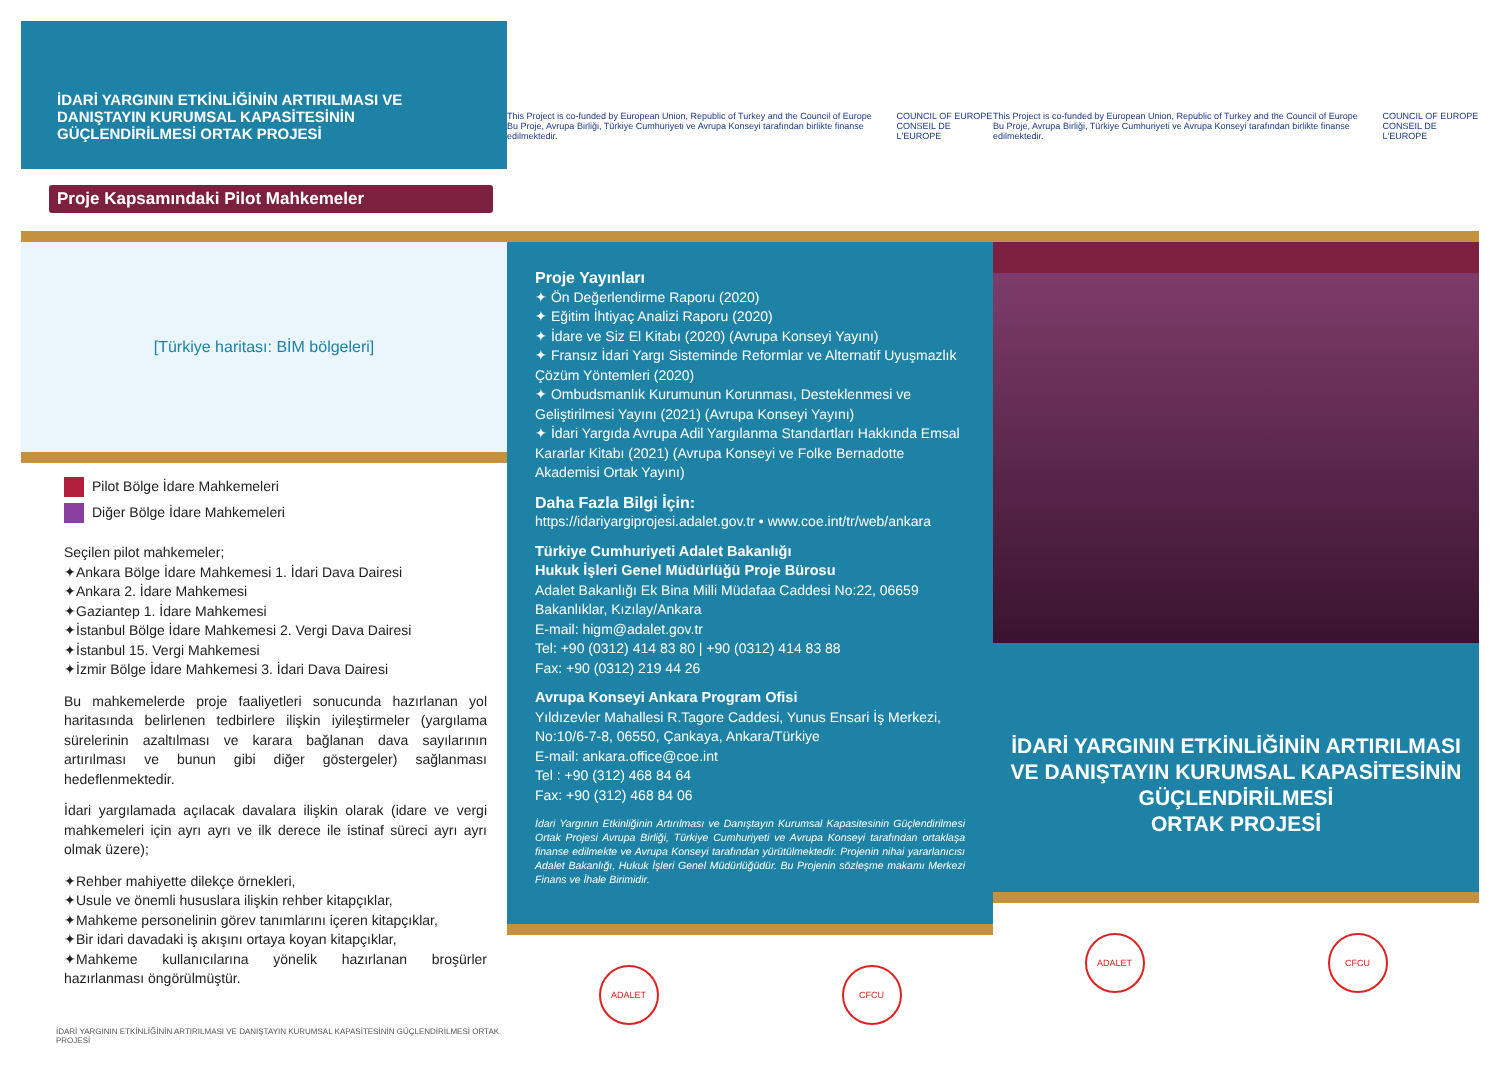İDARİ YARGININ ETKİNLİĞİNİN ARTIRILMASI VE DANIŞTAYIN KURUMSAL KAPASİTESİNİN GÜÇLENDİRİLMESİ ORTAK PROJESİ
Proje Kapsamındaki Pilot Mahkemeler
[Türkiye haritası: BİM bölgeleri]
Pilot Bölge İdare Mahkemeleri
Diğer Bölge İdare Mahkemeleri
Seçilen pilot mahkemeler;
✦Ankara Bölge İdare Mahkemesi 1. İdari Dava Dairesi
✦Ankara 2. İdare Mahkemesi
✦Gaziantep 1. İdare Mahkemesi
✦İstanbul Bölge İdare Mahkemesi 2. Vergi Dava Dairesi
✦İstanbul 15. Vergi Mahkemesi
✦İzmir Bölge İdare Mahkemesi 3. İdari Dava Dairesi
Bu mahkemelerde proje faaliyetleri sonucunda hazırlanan yol haritasında belirlenen tedbirlere ilişkin iyileştirmeler (yargılama sürelerinin azaltılması ve karara bağlanan dava sayılarının artırılması ve bunun gibi diğer göstergeler) sağlanması hedeflenmektedir.
İdari yargılamada açılacak davalara ilişkin olarak (idare ve vergi mahkemeleri için ayrı ayrı ve ilk derece ile istinaf süreci ayrı ayrı olmak üzere);
✦Rehber mahiyette dilekçe örnekleri,
✦Usule ve önemli hususlara ilişkin rehber kitapçıklar,
✦Mahkeme personelinin görev tanımlarını içeren kitapçıklar,
✦Bir idari davadaki iş akışını ortaya koyan kitapçıklar,
✦Mahkeme kullanıcılarına yönelik hazırlanan broşürler hazırlanması öngörülmüştür.
İDARİ YARGININ ETKİNLİĞİNİN ARTIRILMASI VE DANIŞTAYIN KURUMSAL KAPASİTESİNİN GÜÇLENDİRİLMESİ ORTAK PROJESİ
This Project is co-funded by European Union, Republic of Turkey and the Council of Europe
Bu Proje, Avrupa Birliği, Türkiye Cumhuriyeti ve Avrupa Konseyi tarafından birlikte finanse edilmektedir.
COUNCIL OF EUROPE
CONSEIL DE L'EUROPE
Proje Yayınları
✦ Ön Değerlendirme Raporu (2020)
✦ Eğitim İhtiyaç Analizi Raporu (2020)
✦ İdare ve Siz El Kitabı (2020) (Avrupa Konseyi Yayını)
✦ Fransız İdari Yargı Sisteminde Reformlar ve Alternatif Uyuşmazlık Çözüm Yöntemleri (2020)
✦ Ombudsmanlık Kurumunun Korunması, Desteklenmesi ve Geliştirilmesi Yayını (2021) (Avrupa Konseyi Yayını)
✦ İdari Yargıda Avrupa Adil Yargılanma Standartları Hakkında Emsal Kararlar Kitabı (2021) (Avrupa Konseyi ve Folke Bernadotte Akademisi Ortak Yayını)
Daha Fazla Bilgi İçin:
https://idariyargiprojesi.adalet.gov.tr • www.coe.int/tr/web/ankara
Türkiye Cumhuriyeti Adalet Bakanlığı
Hukuk İşleri Genel Müdürlüğü Proje Bürosu
Adalet Bakanlığı Ek Bina Milli Müdafaa Caddesi No:22, 06659 Bakanlıklar, Kızılay/Ankara
E-mail: higm@adalet.gov.tr
Tel: +90 (0312) 414 83 80 | +90 (0312) 414 83 88
Fax: +90 (0312) 219 44 26
Avrupa Konseyi Ankara Program Ofisi
Yıldızevler Mahallesi R.Tagore Caddesi, Yunus Ensari İş Merkezi, No:10/6-7-8, 06550, Çankaya, Ankara/Türkiye
E-mail: ankara.office@coe.int
Tel : +90 (312) 468 84 64
Fax: +90 (312) 468 84 06
İdari Yargının Etkinliğinin Artırılması ve Danıştayın Kurumsal Kapasitesinin Güçlendirilmesi Ortak Projesi Avrupa Birliği, Türkiye Cumhuriyeti ve Avrupa Konseyi tarafından ortaklaşa finanse edilmekte ve Avrupa Konseyi tarafından yürütülmektedir. Projenin nihai yararlanıcısı Adalet Bakanlığı, Hukuk İşleri Genel Müdürlüğüdür. Bu Projenin sözleşme makamı Merkezi Finans ve İhale Birimidir.
ADALET CFCU
This Project is co-funded by European Union, Republic of Turkey and the Council of Europe
Bu Proje, Avrupa Birliği, Türkiye Cumhuriyeti ve Avrupa Konseyi tarafından birlikte finanse edilmektedir.
COUNCIL OF EUROPE
CONSEIL DE L'EUROPE
İDARİ YARGININ ETKİNLİĞİNİN ARTIRILMASI VE DANIŞTAYIN KURUMSAL KAPASİTESİNİN GÜÇLENDİRİLMESİ
ORTAK PROJESİ
ADALET CFCU